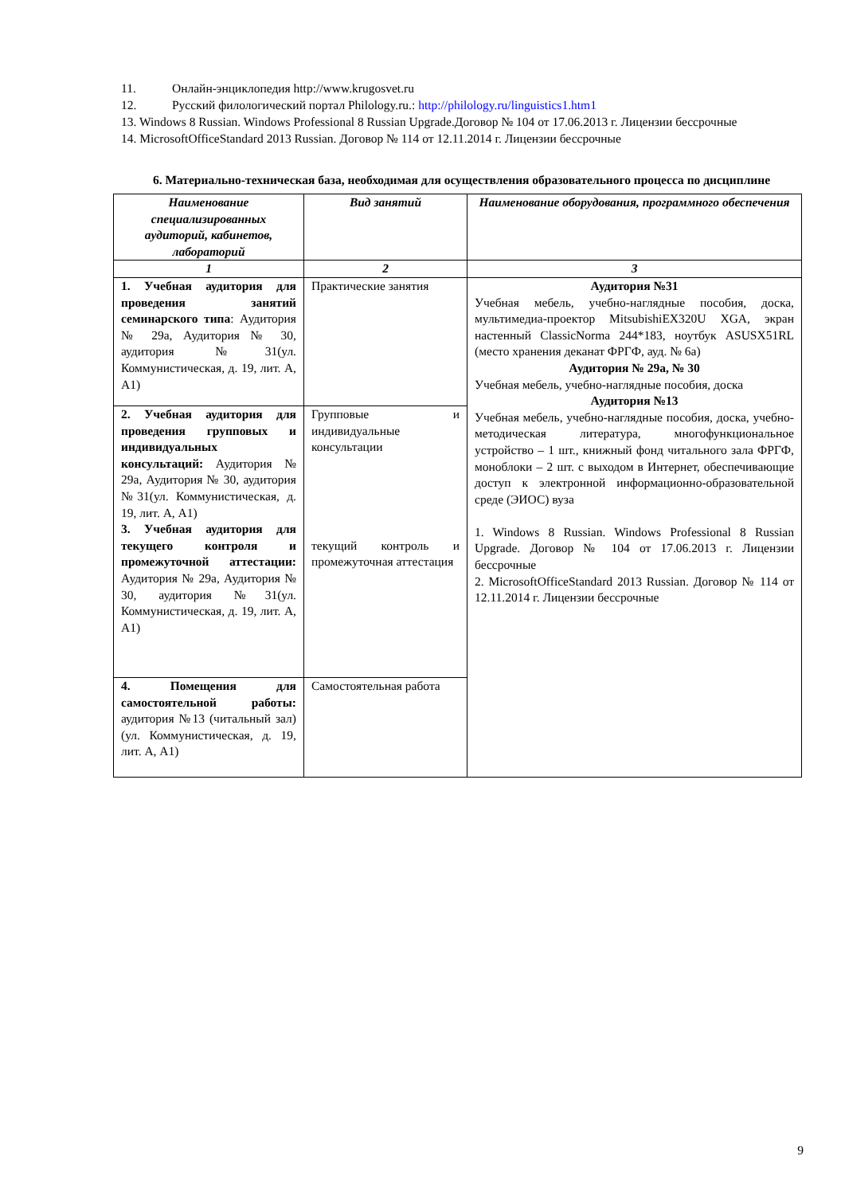11. Онлайн-энциклопедия http://www.krugosvet.ru
12. Русский филологический портал Philology.ru.: http://philology.ru/linguistics1.htm1
13. Windows 8 Russian. Windows Professional 8 Russian Upgrade.Договор № 104 от 17.06.2013 г. Лицензии бессрочные
14. MicrosoftOfficeStandard 2013 Russian. Договор № 114 от 12.11.2014 г. Лицензии бессрочные
6. Материально-техническая база, необходимая для осуществления образовательного процесса по дисциплине
| Наименование специализированных аудиторий, кабинетов, лабораторий | Вид занятий | Наименование оборудования, программного обеспечения |
| --- | --- | --- |
| 1 | 2 | 3 |
| 1. Учебная аудитория для проведения занятий семинарского типа : Аудитория № 29а, Аудитория № 30, аудитория №31(ул. Коммунистическая, д. 19, лит. А, А1) | Практические занятия | Аудитория №31 Учебная мебель, учебно-наглядные пособия, доска, мультимедиа-проектор MitsubishiEX320U XGA, экран настенный ClassicNorma 244*183, ноутбук ASUSX51RL (место хранения деканат ФРГФ, ауд. № 6а) Аудитория № 29а, № 30 Учебная мебель, учебно-наглядные пособия, доска Аудитория №13 Учебная мебель, учебно-наглядные пособия, доска, учебно-методическая литература, многофункциональное устройство – 1 шт., книжный фонд читального зала ФРГФ, моноблоки – 2 шт. с выходом в Интернет, обеспечивающие доступ к электронной информационно-образовательной среде (ЭИОС) вуза 1. Windows 8 Russian. Windows Professional 8 Russian Upgrade. Договор № 104 от 17.06.2013 г. Лицензии бессрочные 2. MicrosoftOfficeStandard 2013 Russian. Договор № 114 от 12.11.2014 г. Лицензии бессрочные |
| 2. Учебная аудитория для проведения групповых и индивидуальных консультаций: Аудитория № 29а, Аудитория № 30, аудитория №31(ул. Коммунистическая, д. 19, лит. А, А1) 3. Учебная аудитория для текущего контроля и промежуточной аттестации: Аудитория № 29а, Аудитория № 30, аудитория №31(ул. Коммунистическая, д. 19, лит. А, А1) | Групповые и индивидуальные консультации текущий контроль и промежуточная аттестация | |
| 4. Помещения для самостоятельной работы: аудитория №13 (читальный зал) (ул. Коммунистическая, д. 19, лит. А, А1) | Самостоятельная работа | |
9